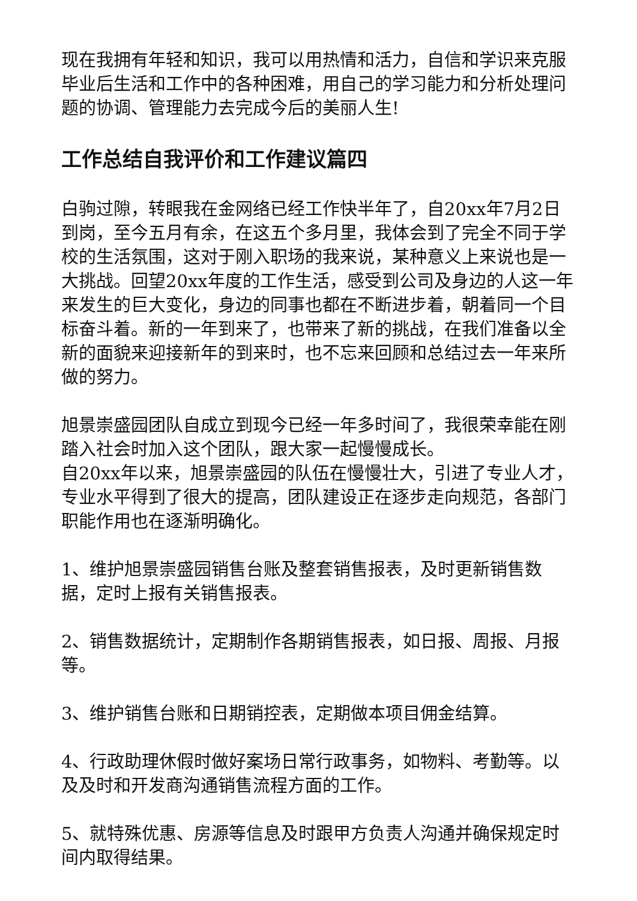现在我拥有年轻和知识，我可以用热情和活力，自信和学识来克服毕业后生活和工作中的各种困难，用自己的学习能力和分析处理问题的协调、管理能力去完成今后的美丽人生!
工作总结自我评价和工作建议篇四
白驹过隙，转眼我在金网络已经工作快半年了，自20xx年7月2日到岗，至今五月有余，在这五个多月里，我体会到了完全不同于学校的生活氛围，这对于刚入职场的我来说，某种意义上来说也是一大挑战。回望20xx年度的工作生活，感受到公司及身边的人这一年来发生的巨大变化，身边的同事也都在不断进步着，朝着同一个目标奋斗着。新的一年到来了，也带来了新的挑战，在我们准备以全新的面貌来迎接新年的到来时，也不忘来回顾和总结过去一年来所做的努力。
旭景崇盛园团队自成立到现今已经一年多时间了，我很荣幸能在刚踏入社会时加入这个团队，跟大家一起慢慢成长。
自20xx年以来，旭景崇盛园的队伍在慢慢壮大，引进了专业人才，专业水平得到了很大的提高，团队建设正在逐步走向规范，各部门职能作用也在逐渐明确化。
1、维护旭景崇盛园销售台账及整套销售报表，及时更新销售数据，定时上报有关销售报表。
2、销售数据统计，定期制作各期销售报表，如日报、周报、月报等。
3、维护销售台账和日期销控表，定期做本项目佣金结算。
4、行政助理休假时做好案场日常行政事务，如物料、考勤等。以及及时和开发商沟通销售流程方面的工作。
5、就特殊优惠、房源等信息及时跟甲方负责人沟通并确保规定时间内取得结果。